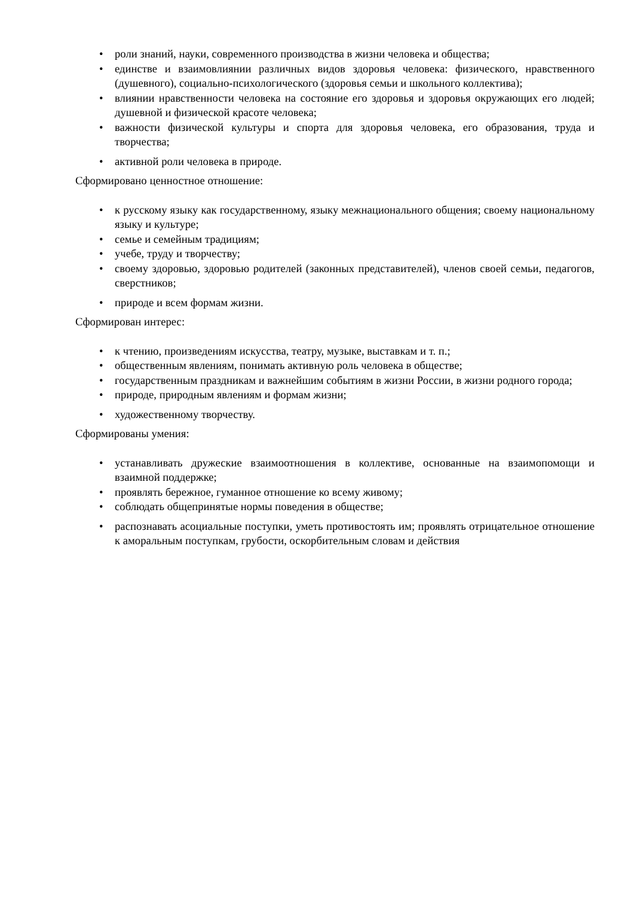• роли знаний, науки, современного производства в жизни человека и общества;
• единстве и взаимовлиянии различных видов здоровья человека: физического, нравственного (душевного), социально-психологического (здоровья семьи и школьного коллектива);
• влиянии нравственности человека на состояние его здоровья и здоровья окружающих его людей; душевной и физической красоте человека;
• важности физической культуры и спорта для здоровья человека, его образования, труда и творчества;
• активной роли человека в природе.
Сформировано ценностное отношение:
• к русскому языку как государственному, языку межнационального общения; своему национальному языку и культуре;
• семье и семейным традициям;
• учебе, труду и творчеству;
• своему здоровью, здоровью родителей (законных представителей), членов своей семьи, педагогов, сверстников;
• природе и всем формам жизни.
Сформирован интерес:
• к чтению, произведениям искусства, театру, музыке, выставкам и т. п.;
• общественным явлениям, понимать активную роль человека в обществе;
• государственным праздникам и важнейшим событиям в жизни России, в жизни родного города;
• природе, природным явлениям и формам жизни;
• художественному творчеству.
Сформированы умения:
• устанавливать дружеские взаимоотношения в коллективе, основанные на взаимопомощи и взаимной поддержке;
• проявлять бережное, гуманное отношение ко всему живому;
• соблюдать общепринятые нормы поведения в обществе;
• распознавать асоциальные поступки, уметь противостоять им; проявлять отрицательное отношение к аморальным поступкам, грубости, оскорбительным словам и действия